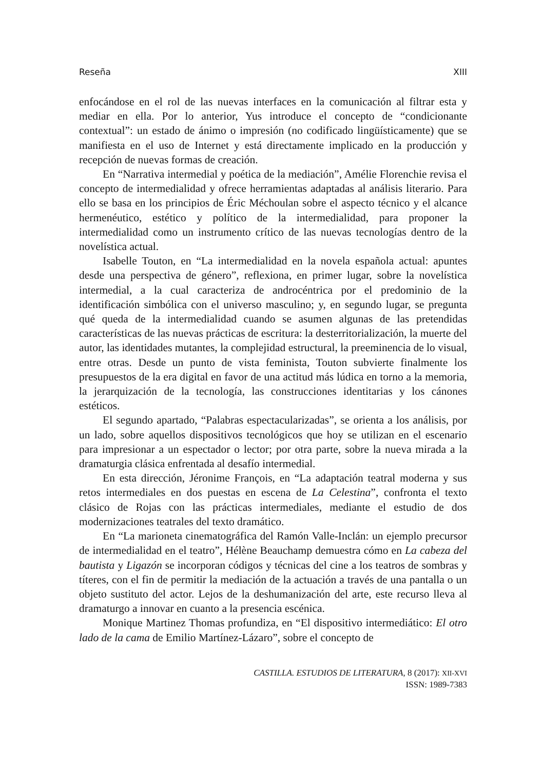Reseña XIII
enfocándose en el rol de las nuevas interfaces en la comunicación al filtrar esta y mediar en ella. Por lo anterior, Yus introduce el concepto de “condicionante contextual”: un estado de ánimo o impresión (no codificado lingüísticamente) que se manifiesta en el uso de Internet y está directamente implicado en la producción y recepción de nuevas formas de creación.
En “Narrativa intermedial y poética de la mediación”, Amélie Florenchie revisa el concepto de intermedialidad y ofrece herramientas adaptadas al análisis literario. Para ello se basa en los principios de Éric Méchoulan sobre el aspecto técnico y el alcance hermenéutico, estético y político de la intermedialidad, para proponer la intermedialidad como un instrumento crítico de las nuevas tecnologías dentro de la novelística actual.
Isabelle Touton, en “La intermedialidad en la novela española actual: apuntes desde una perspectiva de género”, reflexiona, en primer lugar, sobre la novelística intermedial, a la cual caracteriza de androcéntrica por el predominio de la identificación simbólica con el universo masculino; y, en segundo lugar, se pregunta qué queda de la intermedialidad cuando se asumen algunas de las pretendidas características de las nuevas prácticas de escritura: la desterritorialización, la muerte del autor, las identidades mutantes, la complejidad estructural, la preeminencia de lo visual, entre otras. Desde un punto de vista feminista, Touton subvierte finalmente los presupuestos de la era digital en favor de una actitud más lúdica en torno a la memoria, la jerarquización de la tecnología, las construcciones identitarias y los cánones estéticos.
El segundo apartado, “Palabras espectacularizadas”, se orienta a los análisis, por un lado, sobre aquellos dispositivos tecnológicos que hoy se utilizan en el escenario para impresionar a un espectador o lector; por otra parte, sobre la nueva mirada a la dramaturgia clásica enfrentada al desafío intermedial.
En esta dirección, Jéronime François, en “La adaptación teatral moderna y sus retos intermediales en dos puestas en escena de La Celestina”, confronta el texto clásico de Rojas con las prácticas intermediales, mediante el estudio de dos modernizaciones teatrales del texto dramático.
En “La marioneta cinematográfica del Ramón Valle-Inclán: un ejemplo precursor de intermedialidad en el teatro”, Hélène Beauchamp demuestra cómo en La cabeza del bautista y Ligazón se incorporan códigos y técnicas del cine a los teatros de sombras y títeres, con el fin de permitir la mediación de la actuación a través de una pantalla o un objeto sustituto del actor. Lejos de la deshumanización del arte, este recurso lleva al dramaturgo a innovar en cuanto a la presencia escénica.
Monique Martinez Thomas profundiza, en “El dispositivo intermediático: El otro lado de la cama de Emilio Martínez-Lázaro”, sobre el concepto de
CASTILLA. ESTUDIOS DE LITERATURA, 8 (2017): XII-XVI
ISSN: 1989-7383